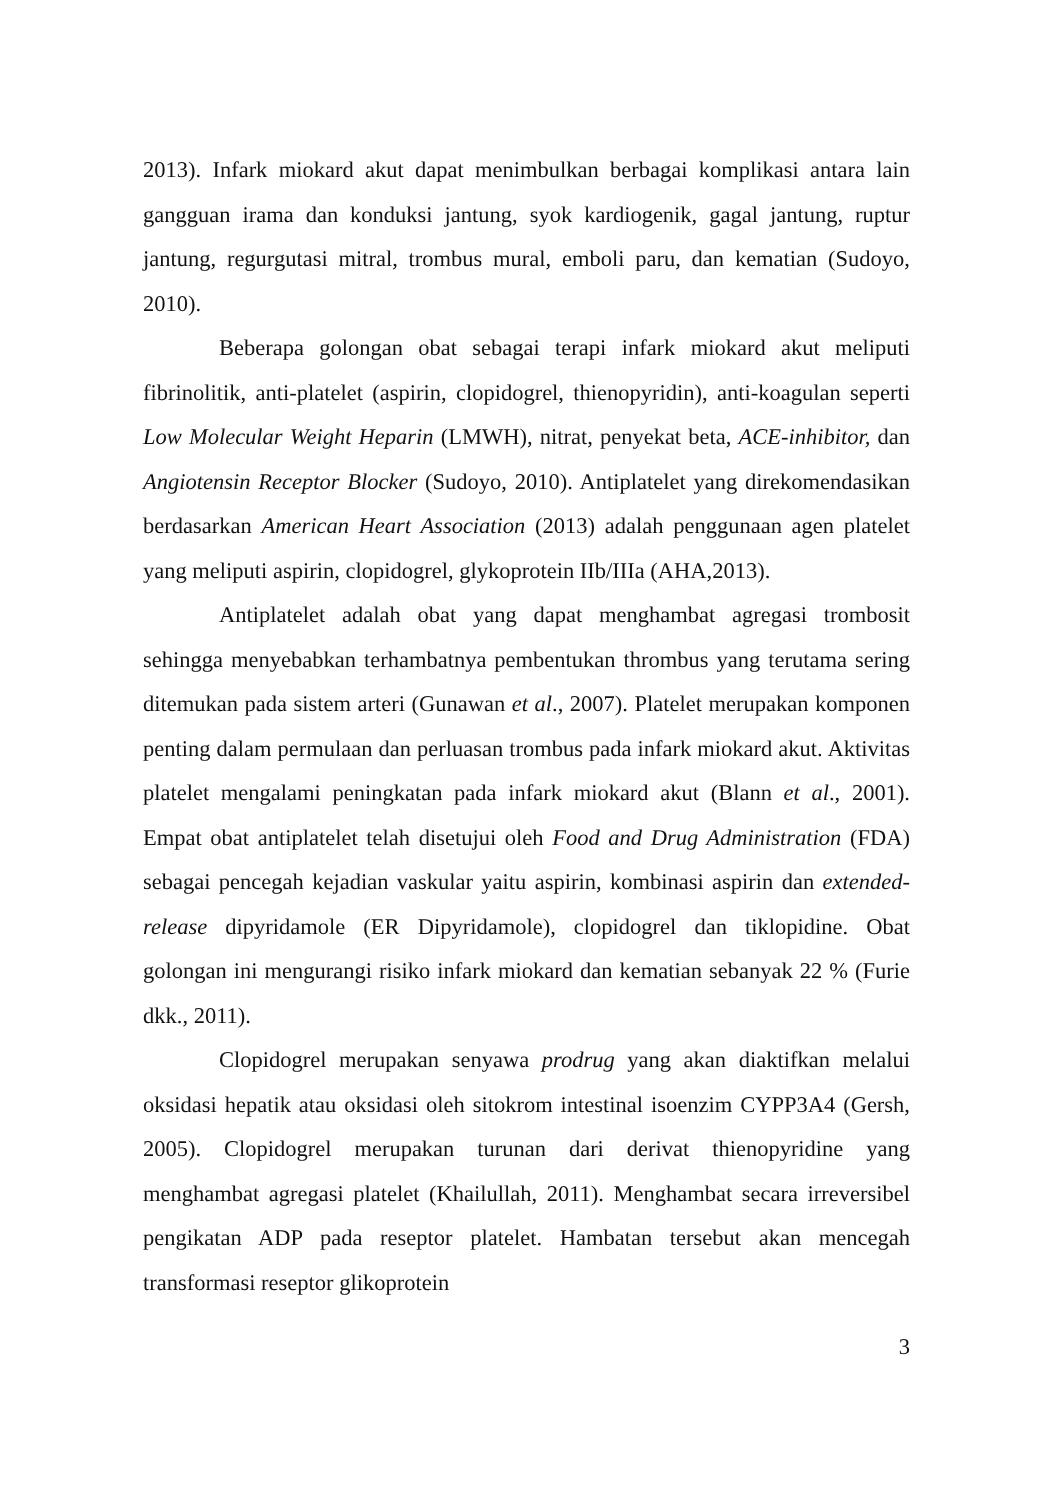2013). Infark miokard akut dapat menimbulkan berbagai komplikasi antara lain gangguan irama dan konduksi jantung, syok kardiogenik, gagal jantung, ruptur jantung, regurgutasi mitral, trombus mural, emboli paru, dan kematian (Sudoyo, 2010).
Beberapa golongan obat sebagai terapi infark miokard akut meliputi fibrinolitik, anti-platelet (aspirin, clopidogrel, thienopyridin), anti-koagulan seperti Low Molecular Weight Heparin (LMWH), nitrat, penyekat beta, ACE-inhibitor, dan Angiotensin Receptor Blocker (Sudoyo, 2010). Antiplatelet yang direkomendasikan berdasarkan American Heart Association (2013) adalah penggunaan agen platelet yang meliputi aspirin, clopidogrel, glykoprotein IIb/IIIa (AHA,2013).
Antiplatelet adalah obat yang dapat menghambat agregasi trombosit sehingga menyebabkan terhambatnya pembentukan thrombus yang terutama sering ditemukan pada sistem arteri (Gunawan et al., 2007). Platelet merupakan komponen penting dalam permulaan dan perluasan trombus pada infark miokard akut. Aktivitas platelet mengalami peningkatan pada infark miokard akut (Blann et al., 2001). Empat obat antiplatelet telah disetujui oleh Food and Drug Administration (FDA) sebagai pencegah kejadian vaskular yaitu aspirin, kombinasi aspirin dan extended-release dipyridamole (ER Dipyridamole), clopidogrel dan tiklopidine. Obat golongan ini mengurangi risiko infark miokard dan kematian sebanyak 22 % (Furie dkk., 2011).
Clopidogrel merupakan senyawa prodrug yang akan diaktifkan melalui oksidasi hepatik atau oksidasi oleh sitokrom intestinal isoenzim CYPP3A4 (Gersh, 2005). Clopidogrel merupakan turunan dari derivat thienopyridine yang menghambat agregasi platelet (Khailullah, 2011). Menghambat secara irreversibel pengikatan ADP pada reseptor platelet. Hambatan tersebut akan mencegah transformasi reseptor glikoprotein
3